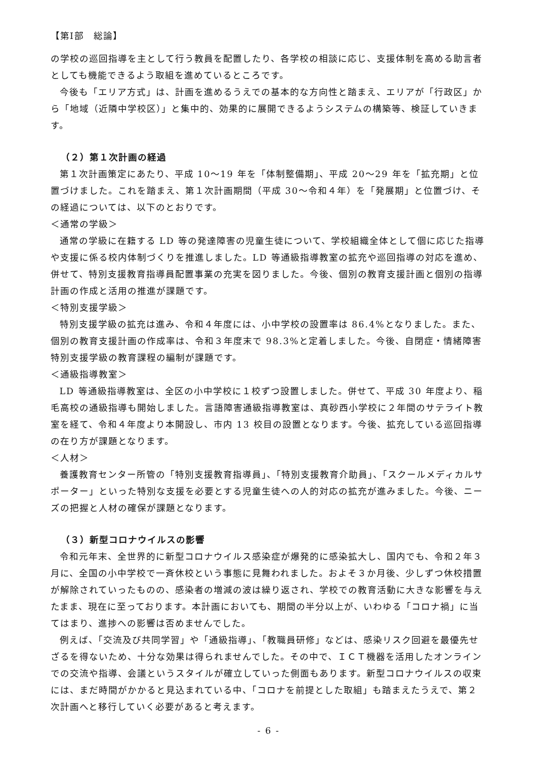【第Ⅰ部　総論】
の学校の巡回指導を主として行う教員を配置したり、各学校の相談に応じ、支援体制を高める助言者としても機能できるよう取組を進めているところです。
今後も「エリア方式」は、計画を進めるうえでの基本的な方向性と踏まえ、エリアが「行政区」から「地域（近隣中学校区）」と集中的、効果的に展開できるようシステムの構築等、検証していきます。
（２）第１次計画の経過
第１次計画策定にあたり、平成 10～19 年を「体制整備期」、平成 20～29 年を「拡充期」と位置づけました。これを踏まえ、第１次計画期間（平成 30～令和４年）を「発展期」と位置づけ、その経過については、以下のとおりです。
＜通常の学級＞
通常の学級に在籍する LD 等の発達障害の児童生徒について、学校組織全体として個に応じた指導や支援に係る校内体制づくりを推進しました。LD 等通級指導教室の拡充や巡回指導の対応を進め、併せて、特別支援教育指導員配置事業の充実を図りました。今後、個別の教育支援計画と個別の指導計画の作成と活用の推進が課題です。
＜特別支援学級＞
特別支援学級の拡充は進み、令和４年度には、小中学校の設置率は 86.4%となりました。また、個別の教育支援計画の作成率は、令和３年度末で 98.3%と定着しました。今後、自閉症・情緒障害特別支援学級の教育課程の編制が課題です。
＜通級指導教室＞
LD 等通級指導教室は、全区の小中学校に１校ずつ設置しました。併せて、平成 30 年度より、稲毛高校の通級指導も開始しました。言語障害通級指導教室は、真砂西小学校に２年間のサテライト教室を経て、令和４年度より本開設し、市内 13 校目の設置となります。今後、拡充している巡回指導の在り方が課題となります。
＜人材＞
養護教育センター所管の「特別支援教育指導員」、「特別支援教育介助員」、「スクールメディカルサポーター」といった特別な支援を必要とする児童生徒への人的対応の拡充が進みました。今後、ニーズの把握と人材の確保が課題となります。
（３）新型コロナウイルスの影響
令和元年末、全世界的に新型コロナウイルス感染症が爆発的に感染拡大し、国内でも、令和２年３月に、全国の小中学校で一斉休校という事態に見舞われました。およそ３か月後、少しずつ休校措置が解除されていったものの、感染者の増減の波は繰り返され、学校での教育活動に大きな影響を与えたまま、現在に至っております。本計画においても、期間の半分以上が、いわゆる「コロナ禍」に当てはまり、進捗への影響は否めませんでした。
例えば、「交流及び共同学習」や「通級指導」、「教職員研修」などは、感染リスク回避を最優先せざるを得ないため、十分な効果は得られませんでした。その中で、ＩＣＴ機器を活用したオンラインでの交流や指導、会議というスタイルが確立していった側面もあります。新型コロナウイルスの収束には、まだ時間がかかると見込まれている中、「コロナを前提とした取組」も踏まえたうえで、第２次計画へと移行していく必要があると考えます。
- 6 -